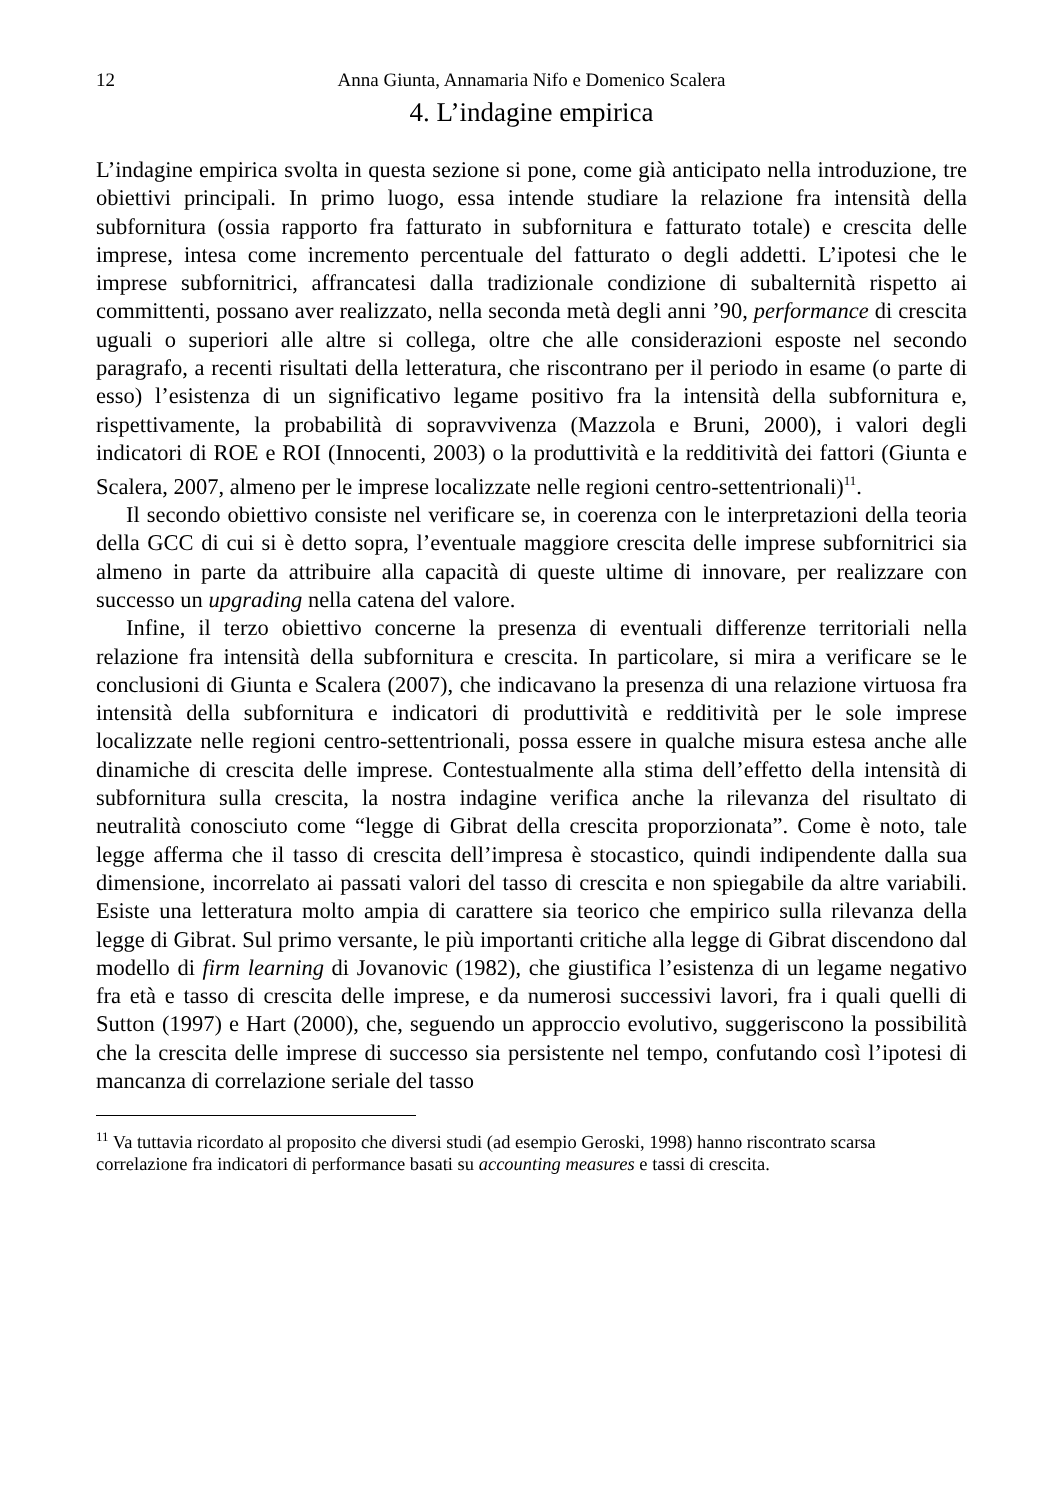12 Anna Giunta, Annamaria Nifo e Domenico Scalera
4. L’indagine empirica
L’indagine empirica svolta in questa sezione si pone, come già anticipato nella introduzione, tre obiettivi principali. In primo luogo, essa intende studiare la relazione fra intensità della subfornitura (ossia rapporto fra fatturato in subfornitura e fatturato totale) e crescita delle imprese, intesa come incremento percentuale del fatturato o degli addetti. L’ipotesi che le imprese subfornitrici, affrancatesi dalla tradizionale condizione di subalternità rispetto ai committenti, possano aver realizzato, nella seconda metà degli anni ’90, performance di crescita uguali o superiori alle altre si collega, oltre che alle considerazioni esposte nel secondo paragrafo, a recenti risultati della letteratura, che riscontrano per il periodo in esame (o parte di esso) l’esistenza di un significativo legame positivo fra la intensità della subfornitura e, rispettivamente, la probabilità di sopravvivenza (Mazzola e Bruni, 2000), i valori degli indicatori di ROE e ROI (Innocenti, 2003) o la produttività e la redditività dei fattori (Giunta e Scalera, 2007, almeno per le imprese localizzate nelle regioni centro-settentrionali)<sup>11</sup>.
Il secondo obiettivo consiste nel verificare se, in coerenza con le interpretazioni della teoria della GCC di cui si è detto sopra, l’eventuale maggiore crescita delle imprese subfornitrici sia almeno in parte da attribuire alla capacità di queste ultime di innovare, per realizzare con successo un upgrading nella catena del valore.
Infine, il terzo obiettivo concerne la presenza di eventuali differenze territoriali nella relazione fra intensità della subfornitura e crescita. In particolare, si mira a verificare se le conclusioni di Giunta e Scalera (2007), che indicavano la presenza di una relazione virtuosa fra intensità della subfornitura e indicatori di produttività e redditività per le sole imprese localizzate nelle regioni centro-settentrionali, possa essere in qualche misura estesa anche alle dinamiche di crescita delle imprese. Contestualmente alla stima dell’effetto della intensità di subfornitura sulla crescita, la nostra indagine verifica anche la rilevanza del risultato di neutralità conosciuto come “legge di Gibrat della crescita proporzionata”. Come è noto, tale legge afferma che il tasso di crescita dell’impresa è stocastico, quindi indipendente dalla sua dimensione, incorrelato ai passati valori del tasso di crescita e non spiegabile da altre variabili. Esiste una letteratura molto ampia di carattere sia teorico che empirico sulla rilevanza della legge di Gibrat. Sul primo versante, le più importanti critiche alla legge di Gibrat discendono dal modello di firm learning di Jovanovic (1982), che giustifica l’esistenza di un legame negativo fra età e tasso di crescita delle imprese, e da numerosi successivi lavori, fra i quali quelli di Sutton (1997) e Hart (2000), che, seguendo un approccio evolutivo, suggeriscono la possibilità che la crescita delle imprese di successo sia persistente nel tempo, confutando così l’ipotesi di mancanza di correlazione seriale del tasso
<sup>11</sup> Va tuttavia ricordato al proposito che diversi studi (ad esempio Geroski, 1998) hanno riscontrato scarsa correlazione fra indicatori di performance basati su accounting measures e tassi di crescita.